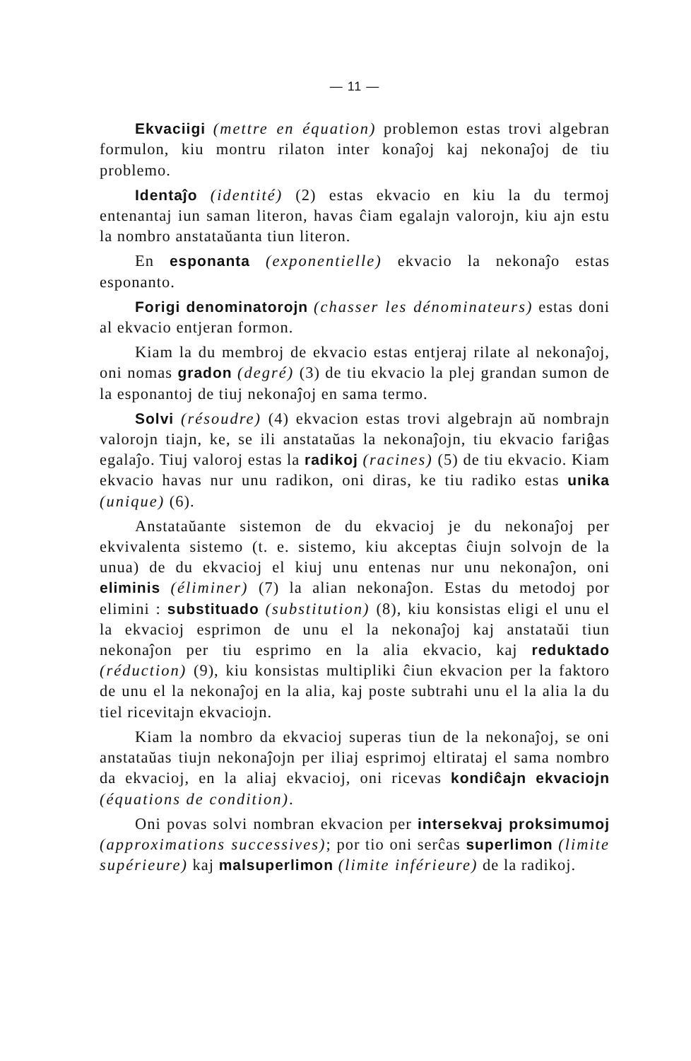— 11 —
Ekvaciigi (mettre en équation) problemon estas trovi algebran formulon, kiu montru rilaton inter konaĵoj kaj nekonaĵoj de tiu problemo.
Identaĵo (identité) (2) estas ekvacio en kiu la du termoj entenantaj iun saman literon, havas ĉiam egalajn valorojn, kiu ajn estu la nombro anstataŭanta tiun literon.
En esponanta (exponentielle) ekvacio la nekonaĵo estas esponanto.
Forigi denominatorojn (chasser les dénominateurs) estas doni al ekvacio entjeran formon.
Kiam la du membroj de ekvacio estas entjeraj rilate al nekonaĵoj, oni nomas gradon (degré) (3) de tiu ekvacio la plej grandan sumon de la esponantoj de tiuj nekonaĵoj en sama termo.
Solvi (résoudre) (4) ekvacion estas trovi algebrajn aŭ nombrajn valorojn tiajn, ke, se ili anstataŭas la nekonaĵojn, tiu ekvacio fariĝas egalaĵo. Tiuj valoroj estas la radikoj (racines) (5) de tiu ekvacio. Kiam ekvacio havas nur unu radikon, oni diras, ke tiu radiko estas unika (unique) (6).
Anstataŭante sistemon de du ekvacioj je du nekonaĵoj per ekvivalenta sistemo (t. e. sistemo, kiu akceptas ĉiujn solvojn de la unua) de du ekvacioj el kiuj unu entenas nur unu nekonaĵon, oni eliminis (éliminer) (7) la alian nekonaĵon. Estas du metodoj por elimini : substituado (substitution) (8), kiu konsistas eligi el unu el la ekvacioj esprimon de unu el la nekonaĵoj kaj anstataŭi tiun nekonaĵon per tiu esprimo en la alia ekvacio, kaj reduktado (réduction) (9), kiu konsistas multipliki ĉiun ekvacion per la faktoro de unu el la nekonaĵoj en la alia, kaj poste subtrahi unu el la alia la du tiel ricevitajn ekvaciojn.
Kiam la nombro da ekvacioj superas tiun de la nekonaĵoj, se oni anstataŭas tiujn nekonaĵojn per iliaj esprimoj eltirataj el sama nombro da ekvacioj, en la aliaj ekvacioj, oni ricevas kondiĉajn ekvaciojn (équations de condition).
Oni povas solvi nombran ekvacion per intersekvaj proksimumoj (approximations successives); por tio oni serĉas superlimon (limite supérieure) kaj malsuperlimon (limite inférieure) de la radikoj.